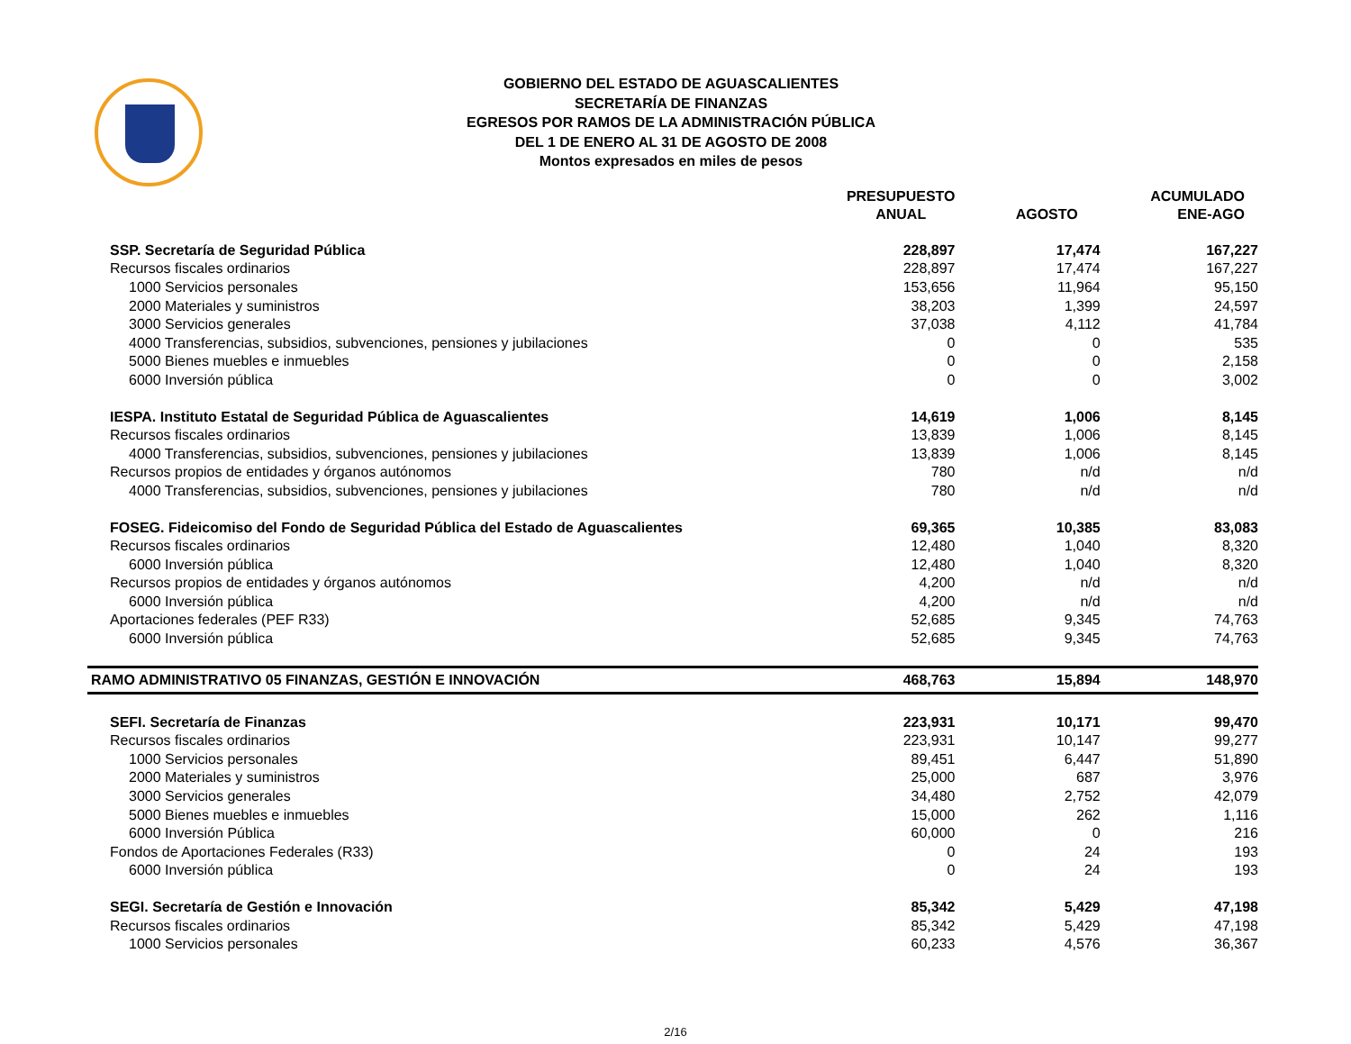GOBIERNO DEL ESTADO DE AGUASCALIENTES
SECRETARÍA DE FINANZAS
EGRESOS POR RAMOS DE LA ADMINISTRACIÓN PÚBLICA
DEL 1 DE ENERO AL 31 DE AGOSTO DE 2008
Montos expresados en miles de pesos
| | PRESUPUESTO ANUAL | AGOSTO | ACUMULADO ENE-AGO |
| --- | --- | --- | --- |
| SSP. Secretaría de Seguridad Pública | 228,897 | 17,474 | 167,227 |
| Recursos fiscales ordinarios | 228,897 | 17,474 | 167,227 |
| 1000 Servicios personales | 153,656 | 11,964 | 95,150 |
| 2000 Materiales y suministros | 38,203 | 1,399 | 24,597 |
| 3000 Servicios generales | 37,038 | 4,112 | 41,784 |
| 4000 Transferencias, subsidios, subvenciones, pensiones y jubilaciones | 0 | 0 | 535 |
| 5000 Bienes muebles e inmuebles | 0 | 0 | 2,158 |
| 6000 Inversión pública | 0 | 0 | 3,002 |
| IESPA. Instituto Estatal de Seguridad Pública de Aguascalientes | 14,619 | 1,006 | 8,145 |
| Recursos fiscales ordinarios | 13,839 | 1,006 | 8,145 |
| 4000 Transferencias, subsidios, subvenciones, pensiones y jubilaciones | 13,839 | 1,006 | 8,145 |
| Recursos propios de entidades y órganos autónomos | 780 | n/d | n/d |
| 4000 Transferencias, subsidios, subvenciones, pensiones y jubilaciones | 780 | n/d | n/d |
| FOSEG. Fideicomiso del Fondo de Seguridad Pública del Estado de Aguascalientes | 69,365 | 10,385 | 83,083 |
| Recursos fiscales ordinarios | 12,480 | 1,040 | 8,320 |
| 6000 Inversión pública | 12,480 | 1,040 | 8,320 |
| Recursos propios de entidades y órganos autónomos | 4,200 | n/d | n/d |
| 6000 Inversión pública | 4,200 | n/d | n/d |
| Aportaciones federales (PEF R33) | 52,685 | 9,345 | 74,763 |
| 6000 Inversión pública | 52,685 | 9,345 | 74,763 |
| RAMO ADMINISTRATIVO 05 FINANZAS, GESTIÓN E INNOVACIÓN | 468,763 | 15,894 | 148,970 |
| SEFI. Secretaría de Finanzas | 223,931 | 10,171 | 99,470 |
| Recursos fiscales ordinarios | 223,931 | 10,147 | 99,277 |
| 1000 Servicios personales | 89,451 | 6,447 | 51,890 |
| 2000 Materiales y suministros | 25,000 | 687 | 3,976 |
| 3000 Servicios generales | 34,480 | 2,752 | 42,079 |
| 5000 Bienes muebles e inmuebles | 15,000 | 262 | 1,116 |
| 6000 Inversión Pública | 60,000 | 0 | 216 |
| Fondos de Aportaciones Federales (R33) | 0 | 24 | 193 |
| 6000 Inversión pública | 0 | 24 | 193 |
| SEGI. Secretaría de Gestión e Innovación | 85,342 | 5,429 | 47,198 |
| Recursos fiscales ordinarios | 85,342 | 5,429 | 47,198 |
| 1000 Servicios personales | 60,233 | 4,576 | 36,367 |
2/16